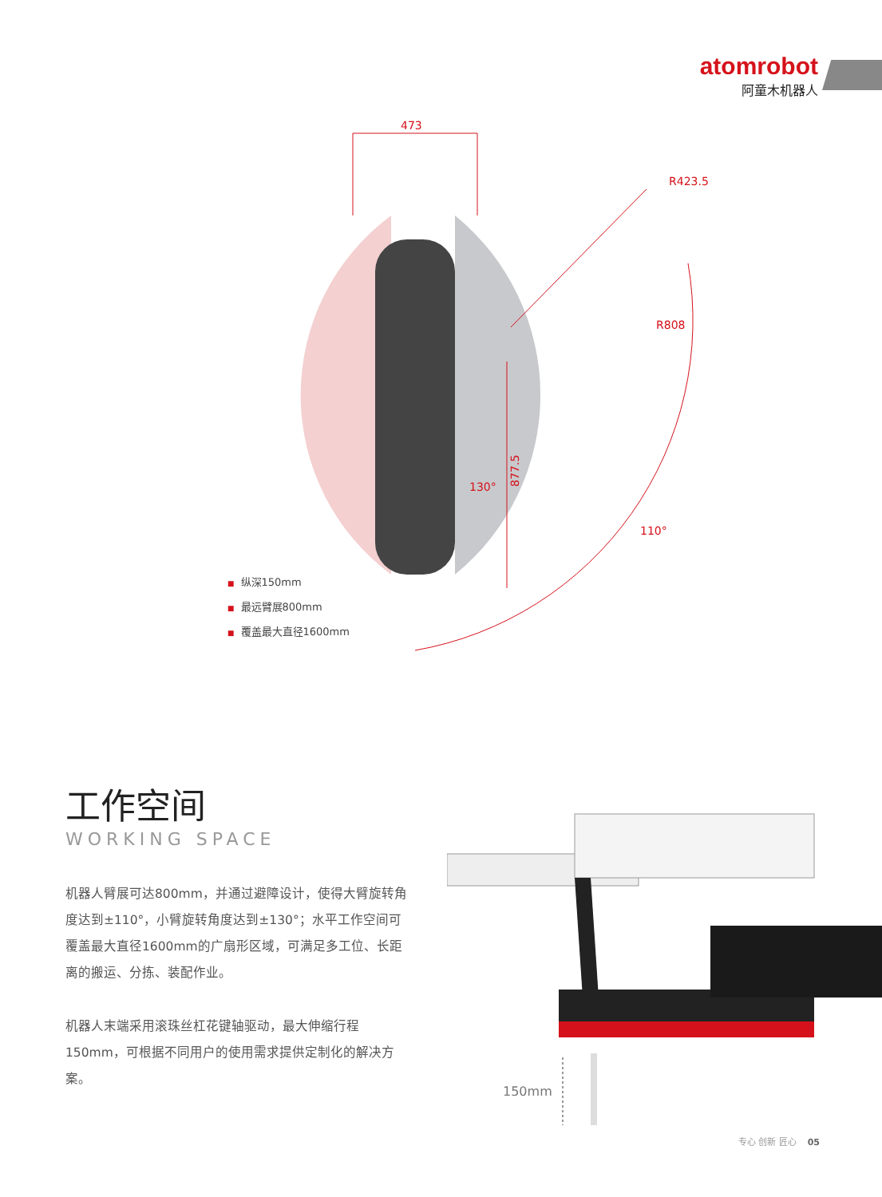atomrobot
阿童木机器人
473
R423.5
R808
877.5
130°
110°
■ 纵深150mm
■ 最远臂展800mm
■ 覆盖最大直径1600mm
工作空间
WORKING SPACE
机器人臂展可达800mm，并通过避障设计，使得大臂旋转角度达到±110°，小臂旋转角度达到±130°；水平工作空间可覆盖最大直径1600mm的广扇形区域，可满足多工位、长距离的搬运、分拣、装配作业。
机器人末端采用滚珠丝杠花键轴驱动，最大伸缩行程150mm，可根据不同用户的使用需求提供定制化的解决方案。
150mm
专心 创新 匠心 05